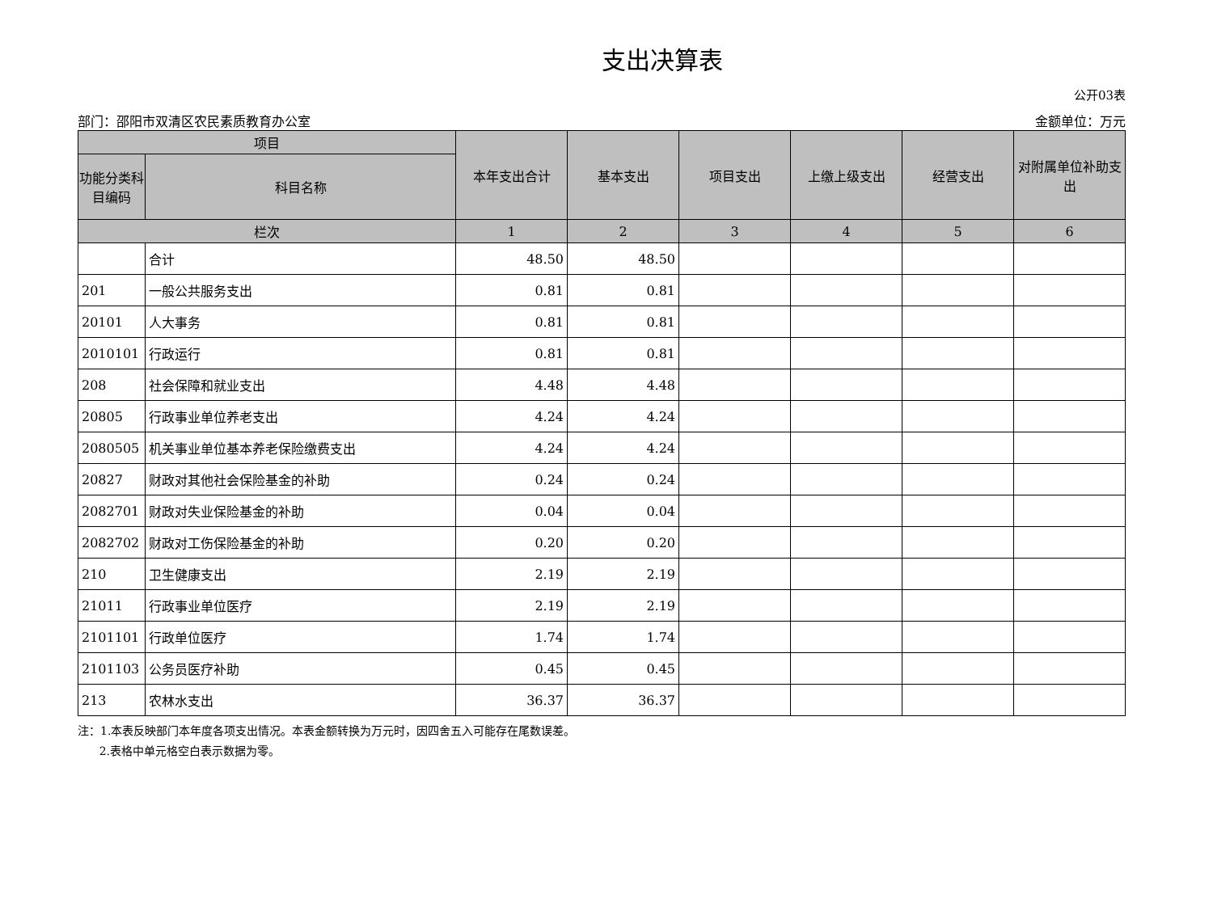支出决算表
公开03表
部门：邵阳市双清区农民素质教育办公室 金额单位：万元
| 项目 | | 本年支出合计 | 基本支出 | 项目支出 | 上缴上级支出 | 经营支出 | 对附属单位补助支出 |
| --- | --- | --- | --- | --- | --- | --- | --- |
| 功能分类科目编码 | 科目名称 | | | | | | |
| 栏次 | | 1 | 2 | 3 | 4 | 5 | 6 |
| | 合计 | 48.50 | 48.50 | | | | |
| 201 | 一般公共服务支出 | 0.81 | 0.81 | | | | |
| 20101 | 人大事务 | 0.81 | 0.81 | | | | |
| 2010101 | 行政运行 | 0.81 | 0.81 | | | | |
| 208 | 社会保障和就业支出 | 4.48 | 4.48 | | | | |
| 20805 | 行政事业单位养老支出 | 4.24 | 4.24 | | | | |
| 2080505 | 机关事业单位基本养老保险缴费支出 | 4.24 | 4.24 | | | | |
| 20827 | 财政对其他社会保险基金的补助 | 0.24 | 0.24 | | | | |
| 2082701 | 财政对失业保险基金的补助 | 0.04 | 0.04 | | | | |
| 2082702 | 财政对工伤保险基金的补助 | 0.20 | 0.20 | | | | |
| 210 | 卫生健康支出 | 2.19 | 2.19 | | | | |
| 21011 | 行政事业单位医疗 | 2.19 | 2.19 | | | | |
| 2101101 | 行政单位医疗 | 1.74 | 1.74 | | | | |
| 2101103 | 公务员医疗补助 | 0.45 | 0.45 | | | | |
| 213 | 农林水支出 | 36.37 | 36.37 | | | | |
注：1.本表反映部门本年度各项支出情况。本表金额转换为万元时，因四舍五入可能存在尾数误差。
2.表格中单元格空白表示数据为零。